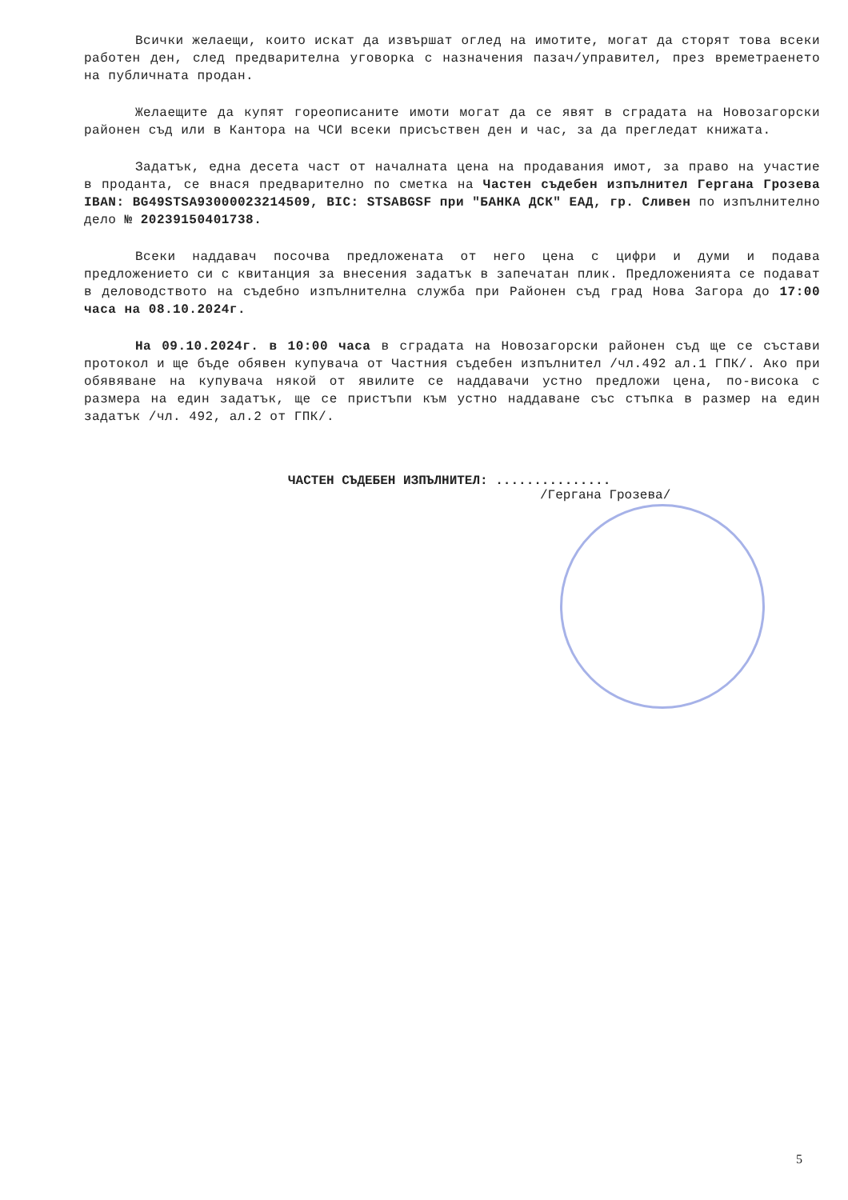Всички желаещи, които искат да извършат оглед на имотите, могат да сторят това всеки работен ден, след предварителна уговорка с назначения пазач/управител, през времетраенето на публичната продан.
Желаещите да купят гореописаните имоти могат да се явят в сградата на Новозагорски районен съд или в Кантора на ЧСИ всеки присъствен ден и час, за да прегледат книжата.
Задатък, една десета част от началната цена на продавания имот, за право на участие в проданта, се внася предварително по сметка на Частен съдебен изпълнител Гергана Грозева IBAN: BG49STSA93000023214509, BIC: STSABGSF при "БАНКА ДСК" ЕАД, гр. Сливен по изпълнително дело № 20239150401738.
Всеки наддавач посочва предложената от него цена с цифри и думи и подава предложението си с квитанция за внесения задатък в запечатан плик. Предложенията се подават в деловодството на съдебно изпълнителна служба при Районен съд град Нова Загора до 17:00 часа на 08.10.2024г.
На 09.10.2024г. в 10:00 часа в сградата на Новозагорски районен съд ще се състави протокол и ще бъде обявен купувача от Частния съдебен изпълнител /чл.492 ал.1 ГПК/. Ако при обявяване на купувача някой от явилите се наддавачи устно предложи цена, по-висока с размера на един задатък, ще се пристъпи към устно наддаване със стъпка в размер на един задатък /чл. 492, ал.2 от ГПК/.
ЧАСТЕН СЪДЕБЕН ИЗПЪЛНИТЕЛ: ...............
/Гергана Грозева/
5